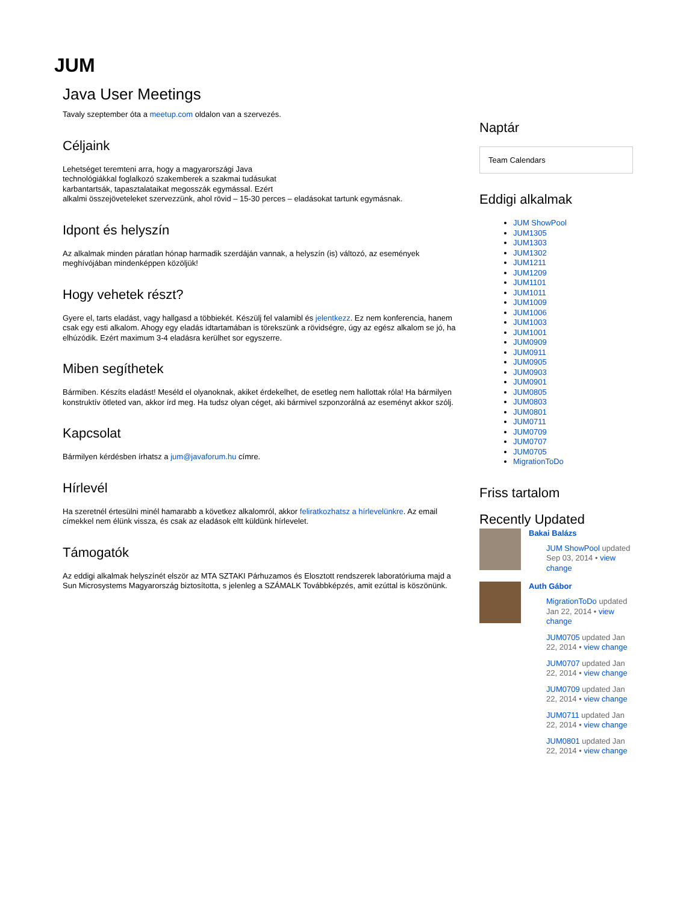JUM
Java User Meetings
Tavaly szeptember óta a meetup.com oldalon van a szervezés.
Céljaink
Lehetséget teremteni arra, hogy a magyarországi Java
technológiákkal foglalkozó szakemberek a szakmai tudásukat
karbantartsák, tapasztalataikat megosszák egymással. Ezért
alkalmi összejöveteleket szervezzünk, ahol rövid – 15-30 perces – eladásokat tartunk egymásnak.
Idpont és helyszín
Az alkalmak minden páratlan hónap harmadik szerdáján vannak, a helyszín (is) változó, az események meghívójában mindenképpen közöljük!
Hogy vehetek részt?
Gyere el, tarts eladást, vagy hallgasd a többiekét. Készülj fel valamibl és jelentkezz. Ez nem konferencia, hanem csak egy esti alkalom. Ahogy egy eladás idtartamában is törekszünk a rövidségre, úgy az egész alkalom se jó, ha elhúzódik. Ezért maximum 3-4 eladásra kerülhet sor egyszerre.
Miben segíthetek
Bármiben. Készíts eladást! Meséld el olyanoknak, akiket érdekelhet, de esetleg nem hallottak róla! Ha bármilyen konstruktív ötleted van, akkor írd meg. Ha tudsz olyan céget, aki bármivel szponzorálná az eseményt akkor szólj.
Kapcsolat
Bármilyen kérdésben írhatsz a jum@javaforum.hu címre.
Hírlevél
Ha szeretnél értesülni minél hamarabb a következ alkalomról, akkor feliratkozhatsz a hírlevelünkre. Az email címekkel nem élünk vissza, és csak az eladások eltt küldünk hírlevelet.
Támogatók
Az eddigi alkalmak helyszínét elször az MTA SZTAKI Párhuzamos és Elosztott rendszerek laboratóriuma majd a Sun Microsystems Magyarország biztosította, s jelenleg a SZÁMALK Továbbképzés, amit ezúttal is köszönünk.
Naptár
Team Calendars
Eddigi alkalmak
JUM ShowPool
JUM1305
JUM1303
JUM1302
JUM1211
JUM1209
JUM1101
JUM1011
JUM1009
JUM1006
JUM1003
JUM1001
JUM0909
JUM0911
JUM0905
JUM0903
JUM0901
JUM0805
JUM0803
JUM0801
JUM0711
JUM0709
JUM0707
JUM0705
MigrationToDo
Friss tartalom
Recently Updated
Bakai Balázs
JUM ShowPool updated Sep 03, 2014 • view change
Auth Gábor
MigrationToDo updated Jan 22, 2014 • view change
JUM0705 updated Jan 22, 2014 • view change
JUM0707 updated Jan 22, 2014 • view change
JUM0709 updated Jan 22, 2014 • view change
JUM0711 updated Jan 22, 2014 • view change
JUM0801 updated Jan 22, 2014 • view change